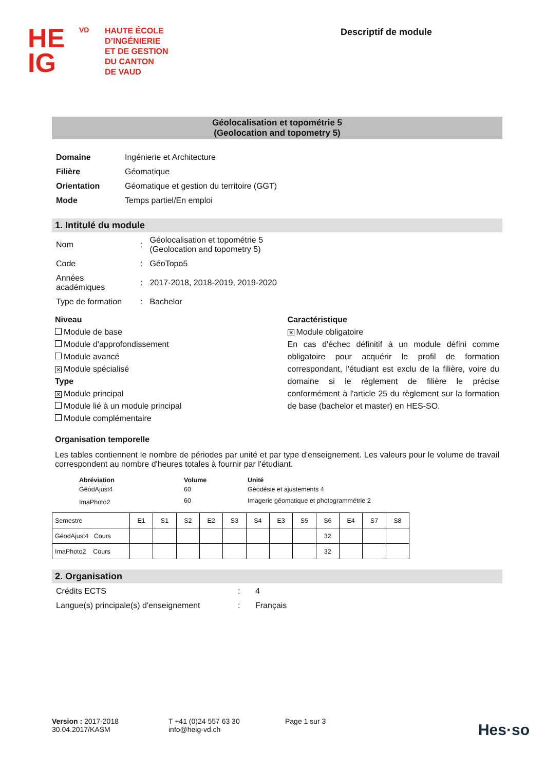HE
IG
VD
HAUTE ÉCOLE
D’INGÉNIERIE
ET DE GESTION
DU CANTON
DE VAUD
Descriptif de module
Géolocalisation et topométrie 5
(Geolocation and topometry 5)
| Domaine | Ingénierie et Architecture |
| Filière | Géomatique |
| Orientation | Géomatique et gestion du territoire (GGT) |
| Mode | Temps partiel/En emploi |
1. Intitulé du module
| Nom | : | Géolocalisation et topométrie 5 (Geolocation and topometry 5) |
| Code | : | GéoTopo5 |
| Années académiques | : | 2017-2018, 2018-2019, 2019-2020 |
| Type de formation | : | Bachelor |
Niveau
Module de base
Module d'approfondissement
Module avancé
✕ Module spécialisé
Type
✕ Module principal
Module lié à un module principal
Module complémentaire
Caractéristique
✕ Module obligatoire
En cas d'échec définitif à un module défini comme obligatoire pour acquérir le profil de formation correspondant, l'étudiant est exclu de la filière, voire du domaine si le règlement de filière le précise conformément à l'article 25 du règlement sur la formation de base (bachelor et master) en HES-SO.
Organisation temporelle
Les tables contiennent le nombre de périodes par unité et par type d'enseignement. Les valeurs pour le volume de travail correspondent au nombre d'heures totales à fournir par l'étudiant.
| Abréviation | Volume | Unité |
| --- | --- | --- |
| GéodAjust4 | 60 | Géodésie et ajustements 4 |
| ImaPhoto2 | 60 | Imagerie géomatique et photogrammétrie 2 |
| Semestre | E1 | S1 | S2 | E2 | S3 | S4 | E3 | S5 | S6 | E4 | S7 | S8 |
| GéodAjust4 Cours | | | | | | | | | 32 | | | |
| ImaPhoto2 Cours | | | | | | | | | 32 | | | |
2. Organisation
| Crédits ECTS | : | 4 |
| Langue(s) principale(s) d'enseignement | : | Français |
Version : 2017-2018
30.04.2017/KASM
T +41 (0)24 557 63 30
info@heig-vd.ch
Page 1 sur 3
Hes·so